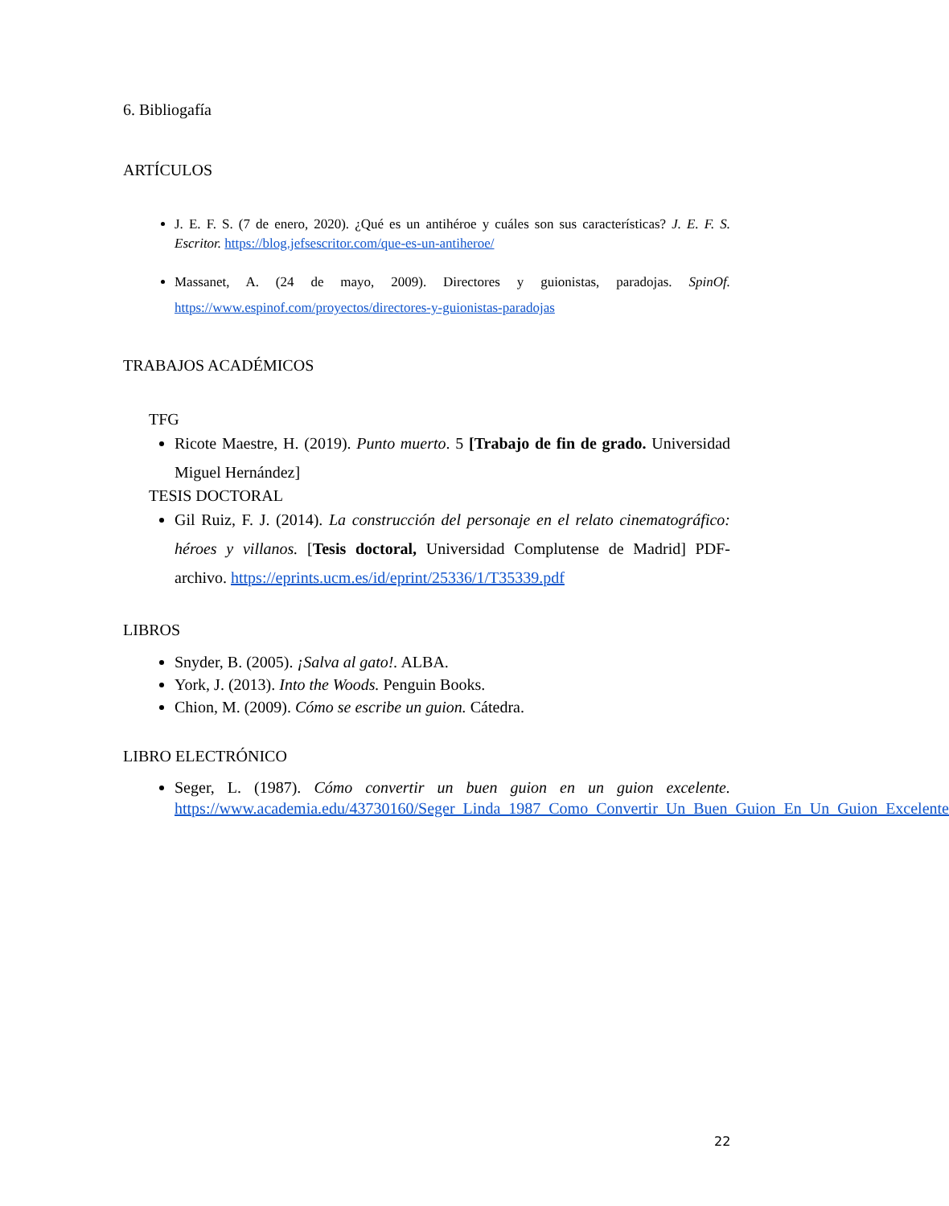6. Bibliogafía
ARTÍCULOS
J. E. F. S. (7 de enero, 2020). ¿Qué es un antihéroe y cuáles son sus características? J. E. F. S. Escritor. https://blog.jefsescritor.com/que-es-un-antiheroe/
Massanet, A. (24 de mayo, 2009). Directores y guionistas, paradojas. SpinOf. https://www.espinof.com/proyectos/directores-y-guionistas-paradojas
TRABAJOS ACADÉMICOS
TFG
Ricote Maestre, H. (2019). Punto muerto. 5 [Trabajo de fin de grado. Universidad Miguel Hernández]
TESIS DOCTORAL
Gil Ruiz, F. J. (2014). La construcción del personaje en el relato cinematográfico: héroes y villanos. [Tesis doctoral, Universidad Complutense de Madrid] PDF-archivo. https://eprints.ucm.es/id/eprint/25336/1/T35339.pdf
LIBROS
Snyder, B. (2005). ¡Salva al gato!. ALBA.
York, J. (2013). Into the Woods. Penguin Books.
Chion, M. (2009). Cómo se escribe un guion. Cátedra.
LIBRO ELECTRÓNICO
Seger, L. (1987). Cómo convertir un buen guion en un guion excelente. https://www.academia.edu/43730160/Seger_Linda_1987_Como_Convertir_Un_Buen_Guion_En_Un_Guion_Excelente
22